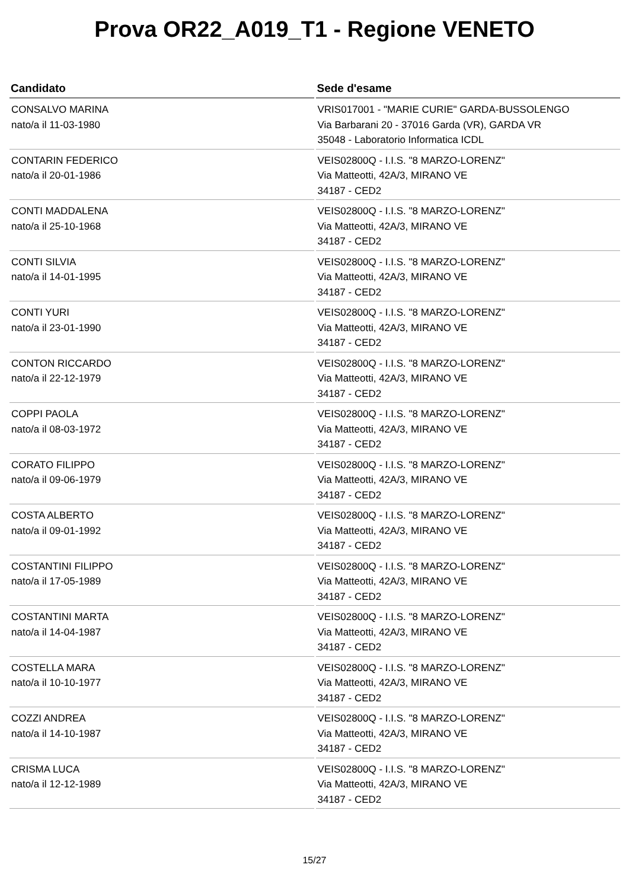Prova OR22_A019_T1 - Regione VENETO
| Candidato | Sede d'esame |
| --- | --- |
| CONSALVO MARINA nato/a il 11-03-1980 | VRIS017001 - "MARIE CURIE" GARDA-BUSSOLENGO Via Barbarani 20 - 37016 Garda (VR), GARDA VR 35048 - Laboratorio Informatica ICDL |
| CONTARIN FEDERICO nato/a il 20-01-1986 | VEIS02800Q - I.I.S. "8 MARZO-LORENZ" Via Matteotti, 42A/3, MIRANO VE 34187 - CED2 |
| CONTI MADDALENA nato/a il 25-10-1968 | VEIS02800Q - I.I.S. "8 MARZO-LORENZ" Via Matteotti, 42A/3, MIRANO VE 34187 - CED2 |
| CONTI SILVIA nato/a il 14-01-1995 | VEIS02800Q - I.I.S. "8 MARZO-LORENZ" Via Matteotti, 42A/3, MIRANO VE 34187 - CED2 |
| CONTI YURI nato/a il 23-01-1990 | VEIS02800Q - I.I.S. "8 MARZO-LORENZ" Via Matteotti, 42A/3, MIRANO VE 34187 - CED2 |
| CONTON RICCARDO nato/a il 22-12-1979 | VEIS02800Q - I.I.S. "8 MARZO-LORENZ" Via Matteotti, 42A/3, MIRANO VE 34187 - CED2 |
| COPPI PAOLA nato/a il 08-03-1972 | VEIS02800Q - I.I.S. "8 MARZO-LORENZ" Via Matteotti, 42A/3, MIRANO VE 34187 - CED2 |
| CORATO FILIPPO nato/a il 09-06-1979 | VEIS02800Q - I.I.S. "8 MARZO-LORENZ" Via Matteotti, 42A/3, MIRANO VE 34187 - CED2 |
| COSTA ALBERTO nato/a il 09-01-1992 | VEIS02800Q - I.I.S. "8 MARZO-LORENZ" Via Matteotti, 42A/3, MIRANO VE 34187 - CED2 |
| COSTANTINI FILIPPO nato/a il 17-05-1989 | VEIS02800Q - I.I.S. "8 MARZO-LORENZ" Via Matteotti, 42A/3, MIRANO VE 34187 - CED2 |
| COSTANTINI MARTA nato/a il 14-04-1987 | VEIS02800Q - I.I.S. "8 MARZO-LORENZ" Via Matteotti, 42A/3, MIRANO VE 34187 - CED2 |
| COSTELLA MARA nato/a il 10-10-1977 | VEIS02800Q - I.I.S. "8 MARZO-LORENZ" Via Matteotti, 42A/3, MIRANO VE 34187 - CED2 |
| COZZI ANDREA nato/a il 14-10-1987 | VEIS02800Q - I.I.S. "8 MARZO-LORENZ" Via Matteotti, 42A/3, MIRANO VE 34187 - CED2 |
| CRISMA LUCA nato/a il 12-12-1989 | VEIS02800Q - I.I.S. "8 MARZO-LORENZ" Via Matteotti, 42A/3, MIRANO VE 34187 - CED2 |
15/27